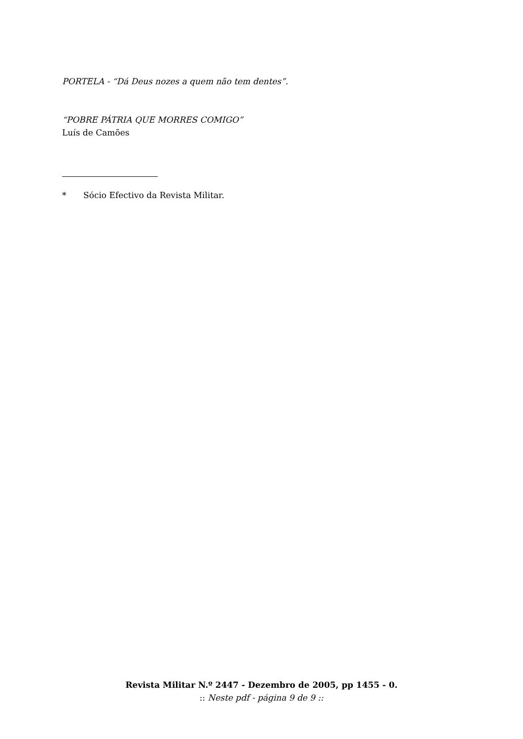PORTELA - “Dá Deus nozes a quem não tem dentes”.
“POBRE PÁTRIA QUE MORRES COMIGO”
Luís de Camões
* Sócio Efectivo da Revista Militar.
Revista Militar N.º 2447 - Dezembro de 2005, pp 1455 - 0.
:: Neste pdf - página 9 de 9 ::